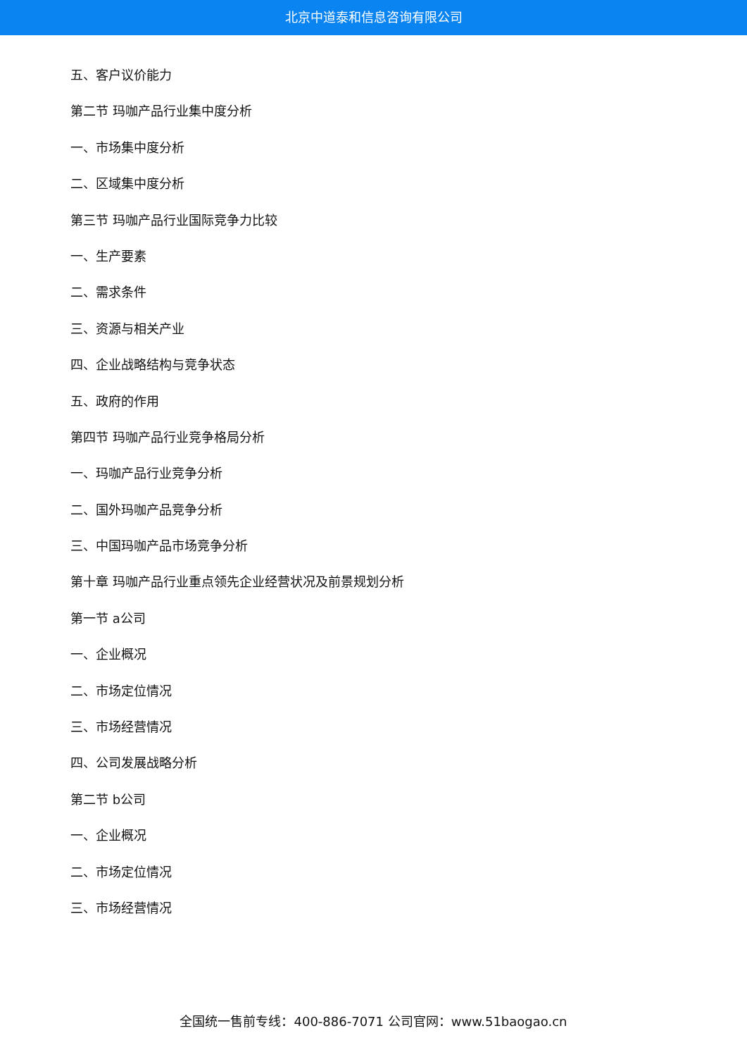北京中道泰和信息咨询有限公司
五、客户议价能力
第二节 玛咖产品行业集中度分析
一、市场集中度分析
二、区域集中度分析
第三节 玛咖产品行业国际竞争力比较
一、生产要素
二、需求条件
三、资源与相关产业
四、企业战略结构与竞争状态
五、政府的作用
第四节 玛咖产品行业竞争格局分析
一、玛咖产品行业竞争分析
二、国外玛咖产品竞争分析
三、中国玛咖产品市场竞争分析
第十章 玛咖产品行业重点领先企业经营状况及前景规划分析
第一节 a公司
一、企业概况
二、市场定位情况
三、市场经营情况
四、公司发展战略分析
第二节 b公司
一、企业概况
二、市场定位情况
三、市场经营情况
全国统一售前专线：400-886-7071 公司官网：www.51baogao.cn